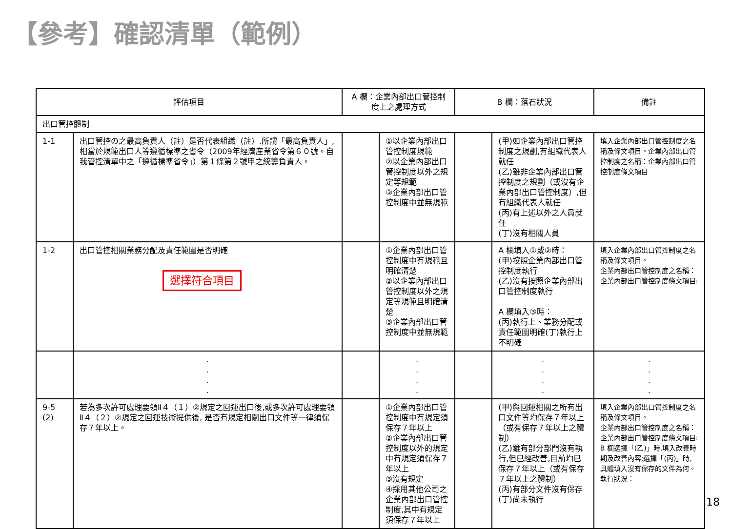【參考】確認清單（範例）
| 評估項目 | | A 欄：企業內部出口管控制度上之處理方式 | | B 欄：落石狀況 | | 備註 |
| --- | --- | --- | --- | --- | --- | --- |
| 出口管控體制 | | | | | | |
| 1-1 | 出口管控の之最高負責人（註）是否代表組織（註）.所謂「最高負責人」,相當於規範出口人等遵循標準之省令（2009年經濟産業省令第６０號。自我管控清單中之「遵循標準省令」）第１條第２號甲之統籌負責人。 | | ①以企業內部出口管控制度規範 ②以企業內部出口管控制度以外之規定等規範 ③企業內部出口管控制度中並無規範 | | (甲)如企業內部出口管控制度之規劃,有組織代表人就任 (乙)雖非企業內部出口管控制度之規劃（或沒有企業內部出口管控制度）,但有組織代表人就任 (丙)有上述以外之人員就任 (丁)沒有相關人員 | 填入企業內部出口管控制度之名稱及條文項目。企業內部出口管控制度之名稱：企業內部出口管控制度條文項目 |
| 1-2 | 出口管控相關業務分配及責任範圍是否明確 選擇符合項目 | | ①企業內部出口管控制度中有規範且明確清楚 ②以企業內部出口管控制度以外之規定等規範且明確清楚 ③企業內部出口管控制度中並無規範 | | A 欄填入①或②時： (甲)按照企業內部出口管控制度執行 (乙)沒有按照企業內部出口管控制度執行 A 欄填入③時： (丙)執行上、業務分配或責任範圍明確(丁)執行上不明確 | 填入企業內部出口管控制度之名稱及條文項目。 企業內部出口管控制度之名稱： 企業內部出口管控制度條文項目: |
| | . . . . | | . . . . | | . . . . | . . . . |
| 9-5 (2) | 若為多次許可處理要領Ⅱ４（１）②規定之回運出口後,或多次許可處理要領Ⅱ４（２）②規定之回運技術提供後, 是否有規定相關出口文件等一律須保存７年以上。 | | ①企業內部出口管控制度中有規定須保存７年以上 ②企業內部出口管控制度以外的規定中有規定須保存７年以上 ③沒有規定 ④採用其他公司之企業內部出口管控制度,其中有規定須保存７年以上 | | (甲)與回運相關之所有出口文件等均保存７年以上（或有保存７年以上之體制） (乙)雖有部分部門沒有執行,但已經改善,目前均已保存７年以上（或有保存７年以上之體制） (丙)有部分文件沒有保存 (丁)尚未執行 | 填入企業內部出口管控制度之名稱及條文項目。 企業內部出口管控制度之名稱： 企業內部出口管控制度條文項目: B 欄選擇「(乙)」時,填入改善時期及改善內容;選擇「(丙)」時,具體填入沒有保存的文件為何。 執行狀況： |
18